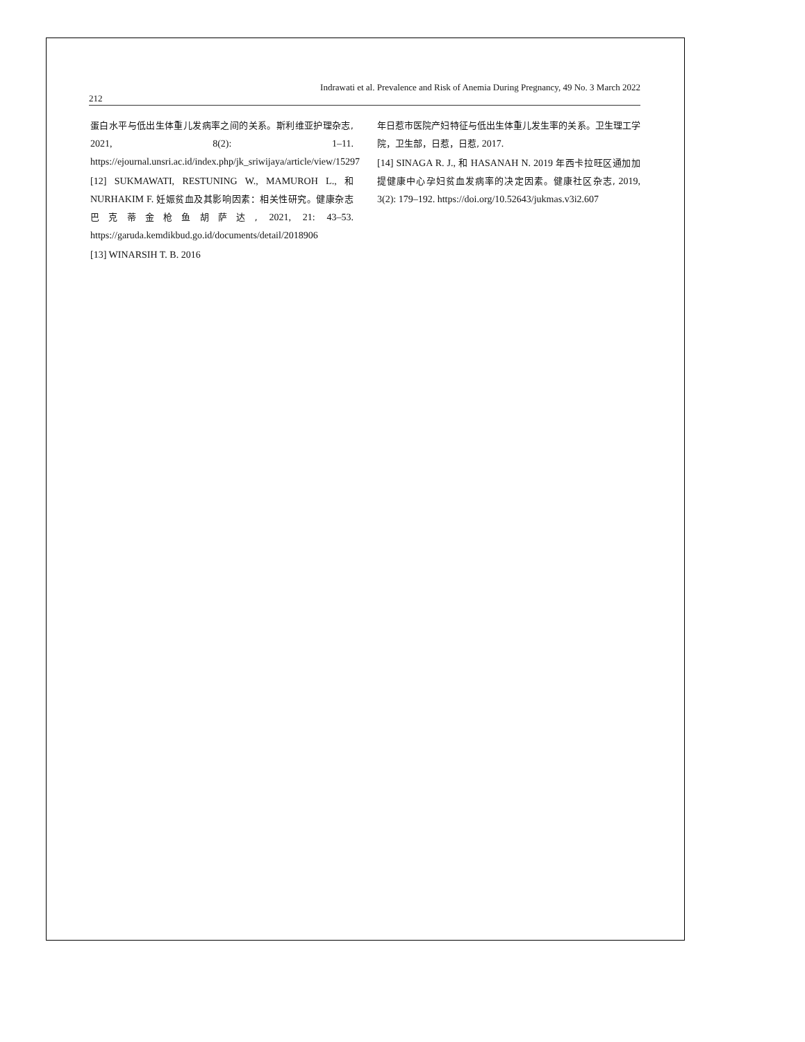Indrawati et al. Prevalence and Risk of Anemia During Pregnancy, 49 No. 3 March 2022
212
蛋白水平与低出生体重儿发病率之间的关系。斯利维亚护理杂志, 2021, 8(2): 1–11. https://ejournal.unsri.ac.id/index.php/jk_sriwijaya/article/view/15297
[12] SUKMAWATI, RESTUNING W., MAMUROH L., 和 NURHAKIM F. 妊娠贫血及其影响因素：相关性研究。健康杂志巴克蒂金枪鱼胡萨达, 2021, 21: 43–53. https://garuda.kemdikbud.go.id/documents/detail/2018906
[13] WINARSIH T. B. 2016
年日惹市医院产妇特征与低出生体重儿发生率的关系。卫生理工学院，卫生部，日惹，日惹, 2017.
[14] SINAGA R. J., 和 HASANAH N. 2019 年西卡拉旺区通加加提健康中心孕妇贫血发病率的决定因素。健康社区杂志, 2019, 3(2): 179–192. https://doi.org/10.52643/jukmas.v3i2.607